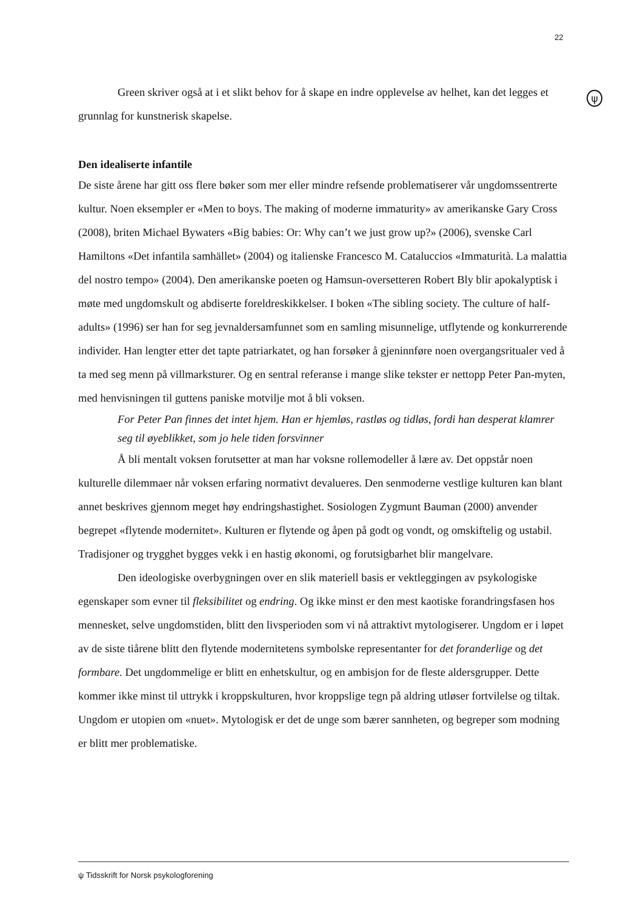22
ψ
Green skriver også at i et slikt behov for å skape en indre opplevelse av helhet, kan det legges et grunnlag for kunstnerisk skapelse.
Den idealiserte infantile
De siste årene har gitt oss flere bøker som mer eller mindre refsende problematiserer vår ungdomssentrerte kultur. Noen eksempler er «Men to boys. The making of moderne immaturity» av amerikanske Gary Cross (2008), briten Michael Bywaters «Big babies: Or: Why can’t we just grow up?» (2006), svenske Carl Hamiltons «Det infantila samhället» (2004) og italienske Francesco M. Cataluccios «Immaturità. La malattia del nostro tempo» (2004). Den amerikanske poeten og Hamsun-oversetteren Robert Bly blir apokalyptisk i møte med ungdomskult og abdiserte foreldreskikkelser. I boken «The sibling society. The culture of half-adults» (1996) ser han for seg jevnaldersamfunnet som en samling misunnelige, utflytende og konkurrerende individer. Han lengter etter det tapte patriarkatet, og han forsøker å gjeninnføre noen overgangsritualer ved å ta med seg menn på villmarksturer. Og en sentral referanse i mange slike tekster er nettopp Peter Pan-myten, med henvisningen til guttens paniske motvilje mot å bli voksen.
For Peter Pan finnes det intet hjem. Han er hjemløs, rastløs og tidløs, fordi han desperat klamrer seg til øyeblikket, som jo hele tiden forsvinner
Å bli mentalt voksen forutsetter at man har voksne rollemodeller å lære av. Det oppstår noen kulturelle dilemmaer når voksen erfaring normativt devalueres. Den senmoderne vestlige kulturen kan blant annet beskrives gjennom meget høy endringshastighet. Sosiologen Zygmunt Bauman (2000) anvender begrepet «flytende modernitet». Kulturen er flytende og åpen på godt og vondt, og omskiftelig og ustabil. Tradisjoner og trygghet bygges vekk i en hastig økonomi, og forutsigbarhet blir mangelvare.
Den ideologiske overbygningen over en slik materiell basis er vektleggingen av psykologiske egenskaper som evner til fleksibilitet og endring. Og ikke minst er den mest kaotiske forandringsfasen hos mennesket, selve ungdomstiden, blitt den livsperioden som vi nå attraktivt mytologiserer. Ungdom er i løpet av de siste tiårene blitt den flytende modernitetens symbolske representanter for det foranderlige og det formbare. Det ungdommelige er blitt en enhetskultur, og en ambisjon for de fleste aldersgrupper. Dette kommer ikke minst til uttrykk i kroppskulturen, hvor kroppslige tegn på aldring utløser fortvilelse og tiltak. Ungdom er utopien om «nuet». Mytologisk er det de unge som bærer sannheten, og begreper som modning er blitt mer problematiske.
ψ Tidsskrift for Norsk psykologforening